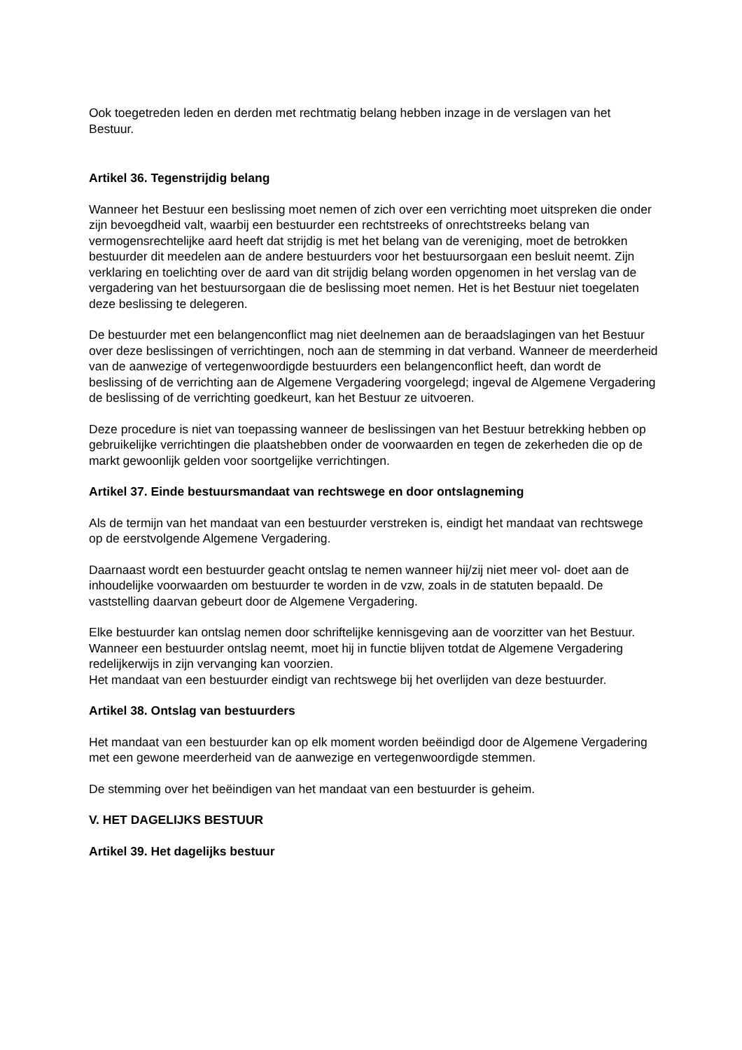Ook toegetreden leden en derden met rechtmatig belang hebben inzage in de verslagen van het Bestuur.
Artikel 36. Tegenstrijdig belang
Wanneer het Bestuur een beslissing moet nemen of zich over een verrichting moet uitspreken die onder zijn bevoegdheid valt, waarbij een bestuurder een rechtstreeks of onrechtstreeks belang van vermogensrechtelijke aard heeft dat strijdig is met het belang van de vereniging, moet de betrokken bestuurder dit meedelen aan de andere bestuurders voor het bestuursorgaan een besluit neemt. Zijn verklaring en toelichting over de aard van dit strijdig belang worden opgenomen in het verslag van de vergadering van het bestuursorgaan die de beslissing moet nemen. Het is het Bestuur niet toegelaten deze beslissing te delegeren.
De bestuurder met een belangenconflict mag niet deelnemen aan de beraadslagingen van het Bestuur over deze beslissingen of verrichtingen, noch aan de stemming in dat verband. Wanneer de meerderheid van de aanwezige of vertegenwoordigde bestuurders een belangenconflict heeft, dan wordt de beslissing of de verrichting aan de Algemene Vergadering voorgelegd; ingeval de Algemene Vergadering de beslissing of de verrichting goedkeurt, kan het Bestuur ze uitvoeren.
Deze procedure is niet van toepassing wanneer de beslissingen van het Bestuur betrekking hebben op gebruikelijke verrichtingen die plaatshebben onder de voorwaarden en tegen de zekerheden die op de markt gewoonlijk gelden voor soortgelijke verrichtingen.
Artikel 37. Einde bestuursmandaat van rechtswege en door ontslagneming
Als de termijn van het mandaat van een bestuurder verstreken is, eindigt het mandaat van rechtswege op de eerstvolgende Algemene Vergadering.
Daarnaast wordt een bestuurder geacht ontslag te nemen wanneer hij/zij niet meer vol- doet aan de inhoudelijke voorwaarden om bestuurder te worden in de vzw, zoals in de statuten bepaald. De vaststelling daarvan gebeurt door de Algemene Vergadering.
Elke bestuurder kan ontslag nemen door schriftelijke kennisgeving aan de voorzitter van het Bestuur. Wanneer een bestuurder ontslag neemt, moet hij in functie blijven totdat de Algemene Vergadering redelijkerwijs in zijn vervanging kan voorzien.
Het mandaat van een bestuurder eindigt van rechtswege bij het overlijden van deze bestuurder.
Artikel 38. Ontslag van bestuurders
Het mandaat van een bestuurder kan op elk moment worden beëindigd door de Algemene Vergadering met een gewone meerderheid van de aanwezige en vertegenwoordigde stemmen.
De stemming over het beëindigen van het mandaat van een bestuurder is geheim.
V. HET DAGELIJKS BESTUUR
Artikel 39. Het dagelijks bestuur